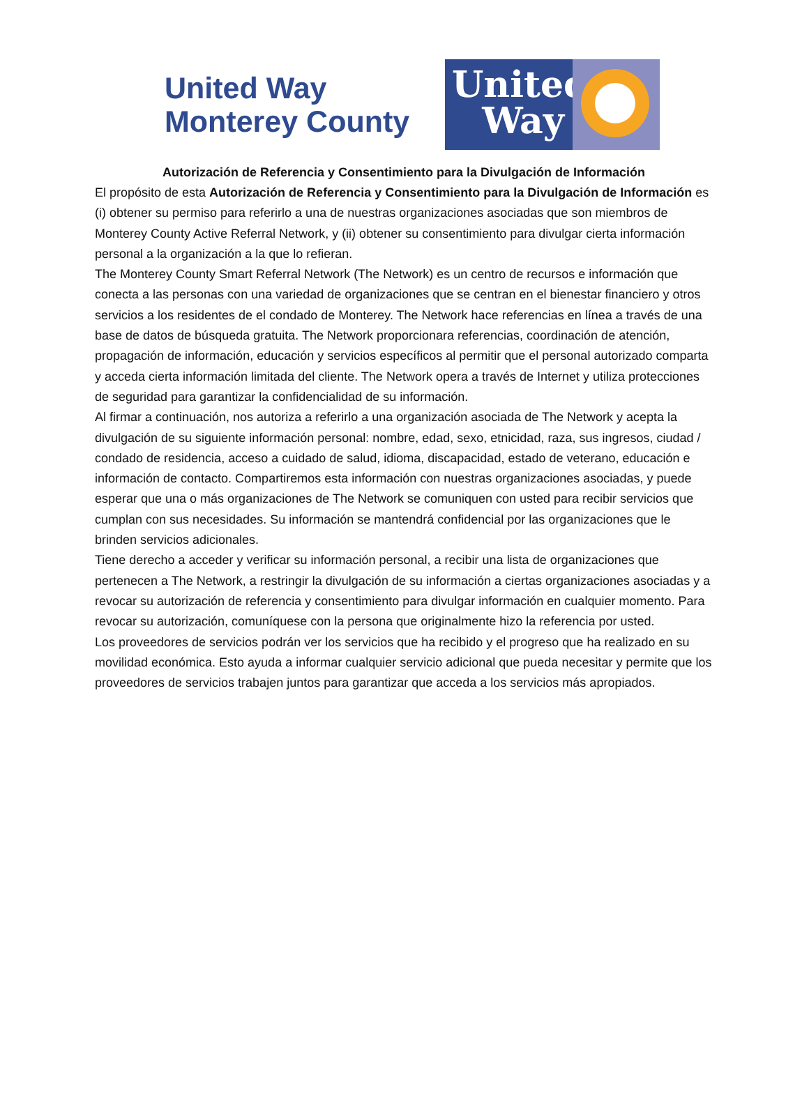United Way
Monterey County
United
Way
Autorización de Referencia y Consentimiento para la Divulgación de Información
El propósito de esta Autorización de Referencia y Consentimiento para la Divulgación de Información es (i) obtener su permiso para referirlo a una de nuestras organizaciones asociadas que son miembros de Monterey County Active Referral Network, y (ii) obtener su consentimiento para divulgar cierta información personal a la organización a la que lo refieran.
The Monterey County Smart Referral Network (The Network) es un centro de recursos e información que conecta a las personas con una variedad de organizaciones que se centran en el bienestar financiero y otros servicios a los residentes de el condado de Monterey. The Network hace referencias en línea a través de una base de datos de búsqueda gratuita. The Network proporcionara referencias, coordinación de atención, propagación de información, educación y servicios específicos al permitir que el personal autorizado comparta y acceda cierta información limitada del cliente. The Network opera a través de Internet y utiliza protecciones de seguridad para garantizar la confidencialidad de su información.
Al firmar a continuación, nos autoriza a referirlo a una organización asociada de The Network y acepta la divulgación de su siguiente información personal: nombre, edad, sexo, etnicidad, raza, sus ingresos, ciudad / condado de residencia, acceso a cuidado de salud, idioma, discapacidad, estado de veterano, educación e información de contacto. Compartiremos esta información con nuestras organizaciones asociadas, y puede esperar que una o más organizaciones de The Network se comuniquen con usted para recibir servicios que cumplan con sus necesidades. Su información se mantendrá confidencial por las organizaciones que le brinden servicios adicionales.
Tiene derecho a acceder y verificar su información personal, a recibir una lista de organizaciones que pertenecen a The Network, a restringir la divulgación de su información a ciertas organizaciones asociadas y a revocar su autorización de referencia y consentimiento para divulgar información en cualquier momento. Para revocar su autorización, comuníquese con la persona que originalmente hizo la referencia por usted.
Los proveedores de servicios podrán ver los servicios que ha recibido y el progreso que ha realizado en su movilidad económica. Esto ayuda a informar cualquier servicio adicional que pueda necesitar y permite que los proveedores de servicios trabajen juntos para garantizar que acceda a los servicios más apropiados.